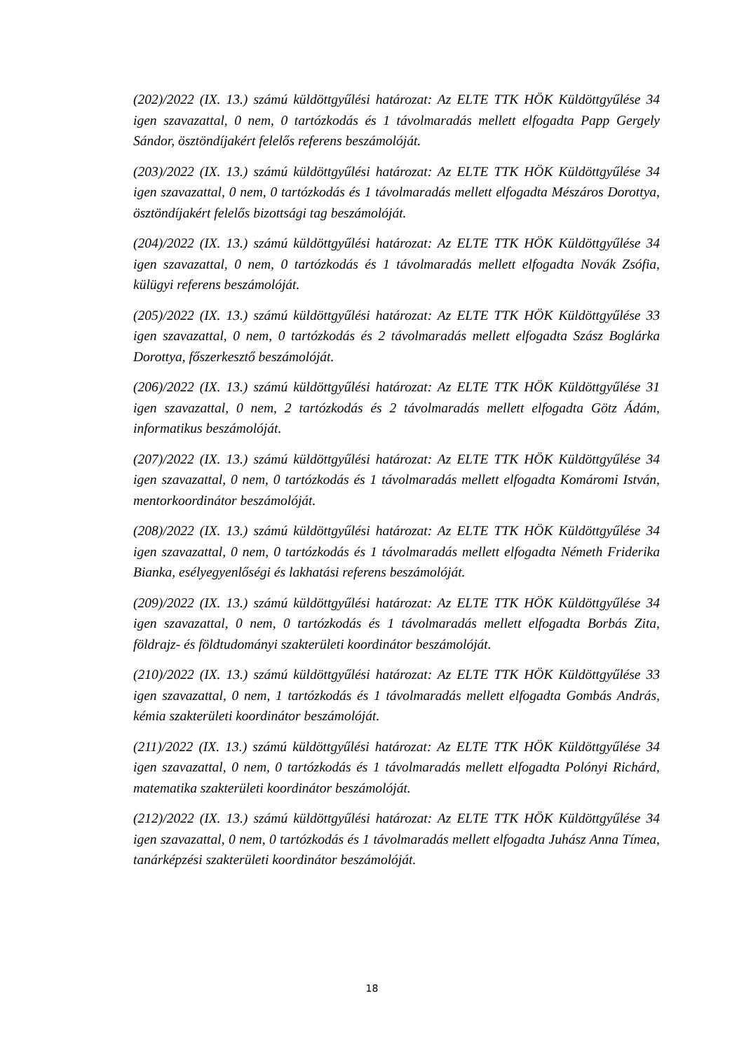(202)/2022 (IX. 13.) számú küldöttgyűlési határozat: Az ELTE TTK HÖK Küldöttgyűlése 34 igen szavazattal, 0 nem, 0 tartózkodás és 1 távolmaradás mellett elfogadta Papp Gergely Sándor, ösztöndíjakért felelős referens beszámolóját.
(203)/2022 (IX. 13.) számú küldöttgyűlési határozat: Az ELTE TTK HÖK Küldöttgyűlése 34 igen szavazattal, 0 nem, 0 tartózkodás és 1 távolmaradás mellett elfogadta Mészáros Dorottya, ösztöndíjakért felelős bizottsági tag beszámolóját.
(204)/2022 (IX. 13.) számú küldöttgyűlési határozat: Az ELTE TTK HÖK Küldöttgyűlése 34 igen szavazattal, 0 nem, 0 tartózkodás és 1 távolmaradás mellett elfogadta Novák Zsófia, külügyi referens beszámolóját.
(205)/2022 (IX. 13.) számú küldöttgyűlési határozat: Az ELTE TTK HÖK Küldöttgyűlése 33 igen szavazattal, 0 nem, 0 tartózkodás és 2 távolmaradás mellett elfogadta Szász Boglárka Dorottya, főszerkesztő beszámolóját.
(206)/2022 (IX. 13.) számú küldöttgyűlési határozat: Az ELTE TTK HÖK Küldöttgyűlése 31 igen szavazattal, 0 nem, 2 tartózkodás és 2 távolmaradás mellett elfogadta Götz Ádám, informatikus beszámolóját.
(207)/2022 (IX. 13.) számú küldöttgyűlési határozat: Az ELTE TTK HÖK Küldöttgyűlése 34 igen szavazattal, 0 nem, 0 tartózkodás és 1 távolmaradás mellett elfogadta Komáromi István, mentorkoordinátor beszámolóját.
(208)/2022 (IX. 13.) számú küldöttgyűlési határozat: Az ELTE TTK HÖK Küldöttgyűlése 34 igen szavazattal, 0 nem, 0 tartózkodás és 1 távolmaradás mellett elfogadta Németh Friderika Bianka, esélyegyenlőségi és lakhatási referens beszámolóját.
(209)/2022 (IX. 13.) számú küldöttgyűlési határozat: Az ELTE TTK HÖK Küldöttgyűlése 34 igen szavazattal, 0 nem, 0 tartózkodás és 1 távolmaradás mellett elfogadta Borbás Zita, földrajz- és földtudományi szakterületi koordinátor beszámolóját.
(210)/2022 (IX. 13.) számú küldöttgyűlési határozat: Az ELTE TTK HÖK Küldöttgyűlése 33 igen szavazattal, 0 nem, 1 tartózkodás és 1 távolmaradás mellett elfogadta Gombás András, kémia szakterületi koordinátor beszámolóját.
(211)/2022 (IX. 13.) számú küldöttgyűlési határozat: Az ELTE TTK HÖK Küldöttgyűlése 34 igen szavazattal, 0 nem, 0 tartózkodás és 1 távolmaradás mellett elfogadta Polónyi Richárd, matematika szakterületi koordinátor beszámolóját.
(212)/2022 (IX. 13.) számú küldöttgyűlési határozat: Az ELTE TTK HÖK Küldöttgyűlése 34 igen szavazattal, 0 nem, 0 tartózkodás és 1 távolmaradás mellett elfogadta Juhász Anna Tímea, tanárképzési szakterületi koordinátor beszámolóját.
18